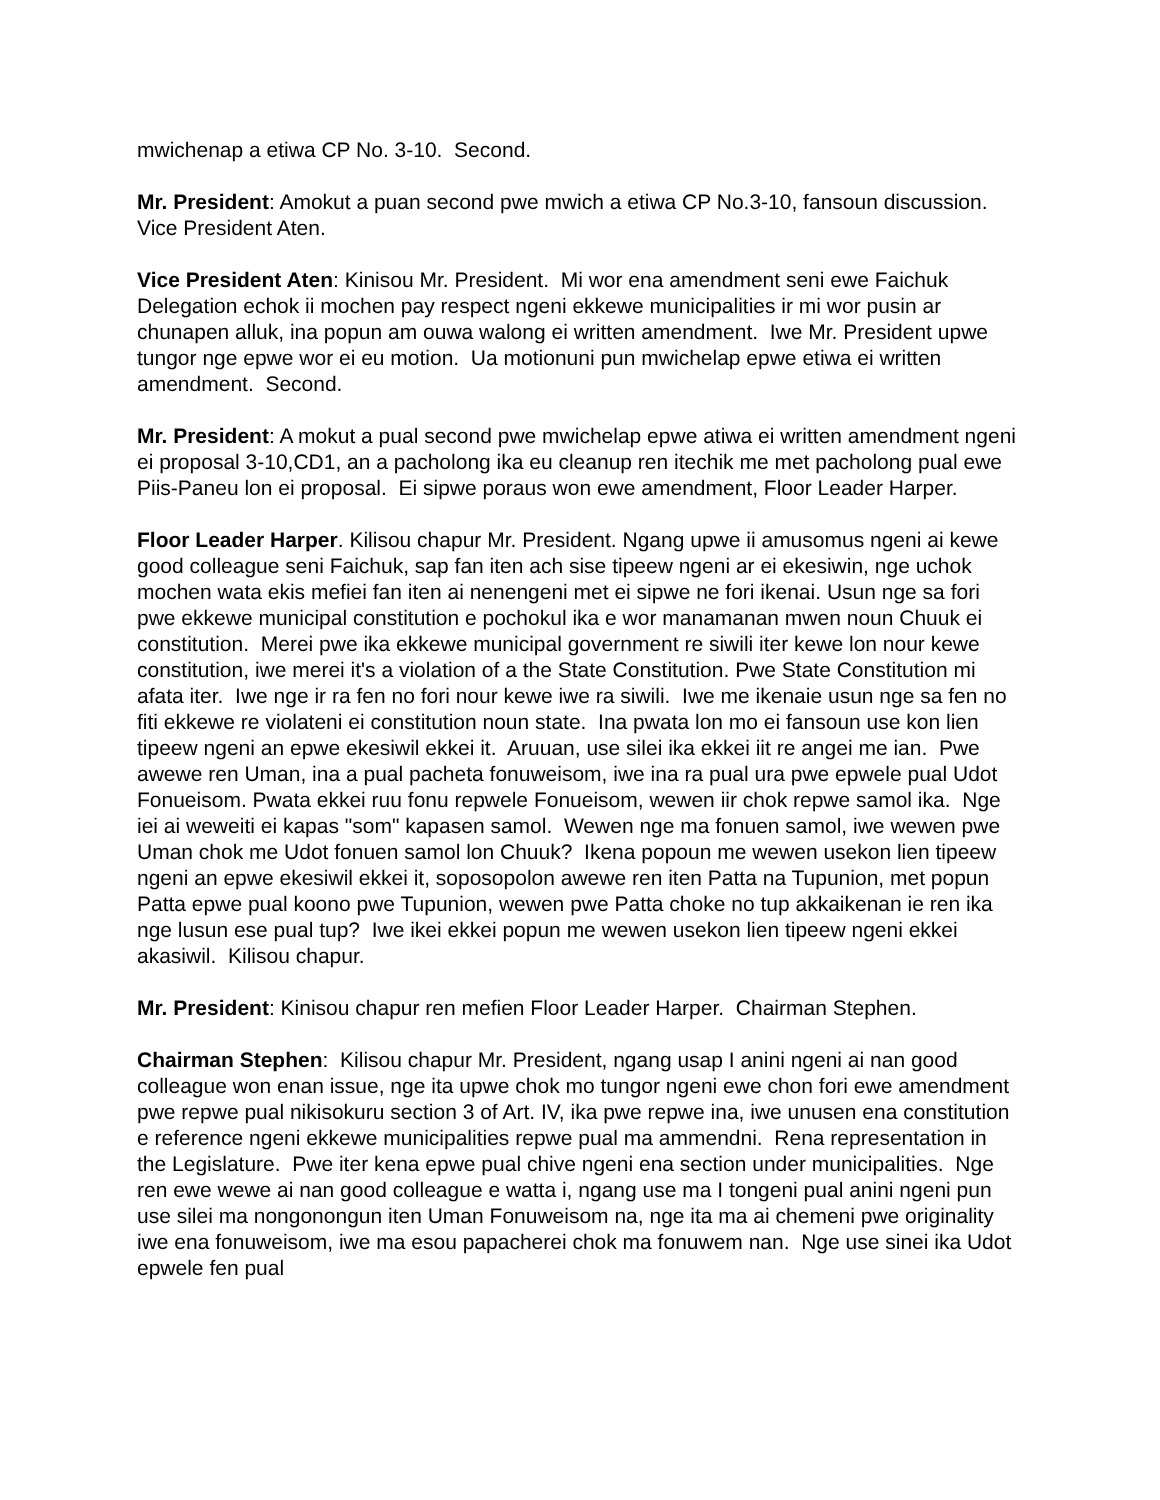mwichenap a etiwa CP No. 3-10. Second.
Mr. President: Amokut a puan second pwe mwich a etiwa CP No.3-10, fansoun discussion. Vice President Aten.
Vice President Aten: Kinisou Mr. President. Mi wor ena amendment seni ewe Faichuk Delegation echok ii mochen pay respect ngeni ekkewe municipalities ir mi wor pusin ar chunapen alluk, ina popun am ouwa walong ei written amendment. Iwe Mr. President upwe tungor nge epwe wor ei eu motion. Ua motionuni pun mwichelap epwe etiwa ei written amendment. Second.
Mr. President: A mokut a pual second pwe mwichelap epwe atiwa ei written amendment ngeni ei proposal 3-10,CD1, an a pacholong ika eu cleanup ren itechik me met pacholong pual ewe Piis-Paneu lon ei proposal. Ei sipwe poraus won ewe amendment, Floor Leader Harper.
Floor Leader Harper. Kilisou chapur Mr. President. Ngang upwe ii amusomus ngeni ai kewe good colleague seni Faichuk, sap fan iten ach sise tipeew ngeni ar ei ekesiwin, nge uchok mochen wata ekis mefiei fan iten ai nenengeni met ei sipwe ne fori ikenai. Usun nge sa fori pwe ekkewe municipal constitution e pochokul ika e wor manamanan mwen noun Chuuk ei constitution. Merei pwe ika ekkewe municipal government re siwili iter kewe lon nour kewe constitution, iwe merei it's a violation of a the State Constitution. Pwe State Constitution mi afata iter. Iwe nge ir ra fen no fori nour kewe iwe ra siwili. Iwe me ikenaie usun nge sa fen no fiti ekkewe re violateni ei constitution noun state. Ina pwata lon mo ei fansoun use kon lien tipeew ngeni an epwe ekesiwil ekkei it. Aruuan, use silei ika ekkei iit re angei me ian. Pwe awewe ren Uman, ina a pual pacheta fonuweisom, iwe ina ra pual ura pwe epwele pual Udot Fonueisom. Pwata ekkei ruu fonu repwele Fonueisom, wewen iir chok repwe samol ika. Nge iei ai weweiti ei kapas "som" kapasen samol. Wewen nge ma fonuen samol, iwe wewen pwe Uman chok me Udot fonuen samol lon Chuuk? Ikena popoun me wewen usekon lien tipeew ngeni an epwe ekesiwil ekkei it, soposopolon awewe ren iten Patta na Tupunion, met popun Patta epwe pual koono pwe Tupunion, wewen pwe Patta choke no tup akkaikenan ie ren ika nge lusun ese pual tup? Iwe ikei ekkei popun me wewen usekon lien tipeew ngeni ekkei akasiwil. Kilisou chapur.
Mr. President: Kinisou chapur ren mefien Floor Leader Harper. Chairman Stephen.
Chairman Stephen: Kilisou chapur Mr. President, ngang usap I anini ngeni ai nan good colleague won enan issue, nge ita upwe chok mo tungor ngeni ewe chon fori ewe amendment pwe repwe pual nikisokuru section 3 of Art. IV, ika pwe repwe ina, iwe unusen ena constitution e reference ngeni ekkewe municipalities repwe pual ma ammendni. Rena representation in the Legislature. Pwe iter kena epwe pual chive ngeni ena section under municipalities. Nge ren ewe wewe ai nan good colleague e watta i, ngang use ma I tongeni pual anini ngeni pun use silei ma nongonongun iten Uman Fonuweisom na, nge ita ma ai chemeni pwe originality iwe ena fonuweisom, iwe ma esou papacherei chok ma fonuwem nan. Nge use sinei ika Udot epwele fen pual